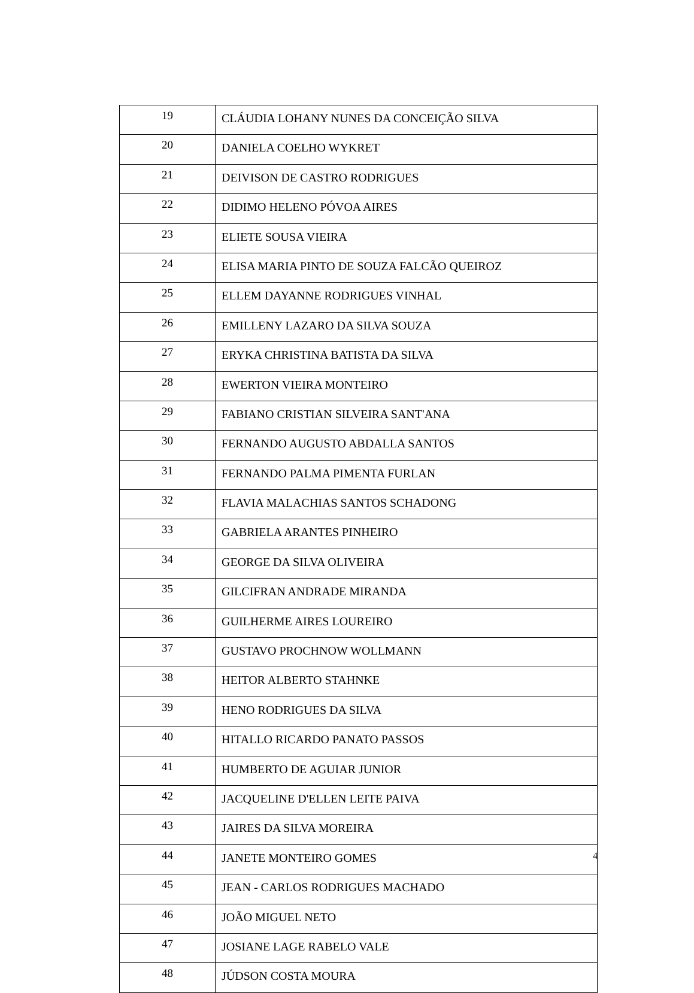| 19 | CLÁUDIA LOHANY NUNES DA CONCEIÇÃO SILVA |
| 20 | DANIELA COELHO WYKRET |
| 21 | DEIVISON DE CASTRO RODRIGUES |
| 22 | DIDIMO HELENO PÓVOA AIRES |
| 23 | ELIETE SOUSA VIEIRA |
| 24 | ELISA MARIA PINTO DE SOUZA FALCÃO QUEIROZ |
| 25 | ELLEM DAYANNE RODRIGUES VINHAL |
| 26 | EMILLENY LAZARO DA SILVA SOUZA |
| 27 | ERYKA CHRISTINA BATISTA DA SILVA |
| 28 | EWERTON VIEIRA MONTEIRO |
| 29 | FABIANO CRISTIAN SILVEIRA SANT'ANA |
| 30 | FERNANDO AUGUSTO ABDALLA SANTOS |
| 31 | FERNANDO PALMA PIMENTA FURLAN |
| 32 | FLAVIA MALACHIAS SANTOS SCHADONG |
| 33 | GABRIELA ARANTES PINHEIRO |
| 34 | GEORGE DA SILVA OLIVEIRA |
| 35 | GILCIFRAN ANDRADE MIRANDA |
| 36 | GUILHERME AIRES LOUREIRO |
| 37 | GUSTAVO PROCHNOW WOLLMANN |
| 38 | HEITOR ALBERTO STAHNKE |
| 39 | HENO RODRIGUES DA SILVA |
| 40 | HITALLO RICARDO PANATO PASSOS |
| 41 | HUMBERTO DE AGUIAR JUNIOR |
| 42 | JACQUELINE D'ELLEN LEITE PAIVA |
| 43 | JAIRES DA SILVA MOREIRA |
| 44 | JANETE MONTEIRO GOMES |
| 45 | JEAN - CARLOS RODRIGUES MACHADO |
| 46 | JOÃO MIGUEL NETO |
| 47 | JOSIANE LAGE RABELO VALE |
| 48 | JÚDSON COSTA MOURA |
4